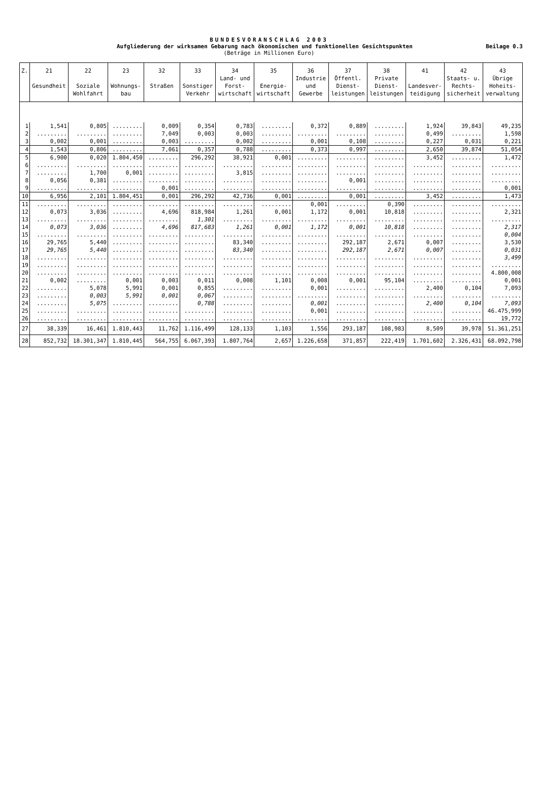BUNDESVORANSCHLAG 2003
Aufgliederung der wirksamen Gebarung nach ökonomischen und funktionellen Gesichtspunkten Beilage 0.3
(Beträge in Millionen Euro)
| Z. | 21 Gesundheit | 22 Soziale Wohlfahrt | 23 Wohnungs- bau | 32 Straßen | 33 Sonstiger Verkehr | 34 Land- und Forst- wirtschaft | 35 Energie- wirtschaft | 36 Industrie und Gewerbe | 37 Öffentl. Dienst- leistungen | 38 Private Dienst- leistungen | 41 Landesver- teidigung | 42 Staats- u. Rechts- sicherheit | 43 Übrige Hoheits- verwaltung |
| --- | --- | --- | --- | --- | --- | --- | --- | --- | --- | --- | --- | --- | --- |
| 1 | 1,541 | 0,805 | ......... | 0,009 | 0,354 | 0,783 | ......... | 0,372 | 0,889 | ......... | 1,924 | 39,843 | 49,235 |
| 2 | ......... | ......... | ......... | 7,049 | 0,003 | 0,003 | ......... | ......... | ......... | ......... | 0,499 | ......... | 1,598 |
| 3 | 0,002 | 0,001 | ......... | 0,003 | ......... | 0,002 | ......... | 0,001 | 0,108 | ......... | 0,227 | 0,031 | 0,221 |
| 4 | 1,543 | 0,806 | ......... | 7,061 | 0,357 | 0,788 | ......... | 0,373 | 0,997 | ......... | 2,650 | 39,874 | 51,054 |
| 5 | 6,900 | 0,020 | 1.804,450 | ......... | 296,292 | 38,921 | 0,001 | ......... | ......... | ......... | 3,452 | ......... | 1,472 |
| 6 | ......... | ......... | ......... | ......... | ......... | ......... | ......... | ......... | ......... | ......... | ......... | ......... | ......... |
| 7 | ......... | 1,700 | 0,001 | ......... | ......... | 3,815 | ......... | ......... | ......... | ......... | ......... | ......... | ......... |
| 8 | 0,056 | 0,381 | ......... | ......... | ......... | ......... | ......... | ......... | 0,001 | ......... | ......... | ......... | ......... |
| 9 | ......... | ......... | ......... | 0,001 | ......... | ......... | ......... | ......... | ......... | ......... | ......... | ......... | 0,001 |
| 10 | 6,956 | 2,101 | 1.804,451 | 0,001 | 296,292 | 42,736 | 0,001 | ......... | 0,001 | ......... | 3,452 | ......... | 1,473 |
| 11 | ......... | ......... | ......... | ......... | ......... | ......... | ......... | 0,001 | ......... | 0,390 | ......... | ......... | ......... |
| 12 | 0,073 | 3,036 | ......... | 4,696 | 818,984 | 1,261 | 0,001 | 1,172 | 0,001 | 10,818 | ......... | ......... | 2,321 |
| 13 | ......... | ......... | ......... | ......... | 1,301 | ......... | ......... | ......... | ......... | ......... | ......... | ......... | ......... |
| 14 | 0,073 | 3,036 | ......... | 4,696 | 817,683 | 1,261 | 0,001 | 1,172 | 0,001 | 10,818 | ......... | ......... | 2,317 |
| 15 | ......... | ......... | ......... | ......... | ......... | ......... | ......... | ......... | ......... | ......... | ......... | ......... | 0,004 |
| 16 | 29,765 | 5,440 | ......... | ......... | ......... | 83,340 | ......... | ......... | 292,187 | 2,671 | 0,007 | ......... | 3,530 |
| 17 | 29,765 | 5,440 | ......... | ......... | ......... | 83,340 | ......... | ......... | 292,187 | 2,671 | 0,007 | ......... | 0,031 |
| 18 | ......... | ......... | ......... | ......... | ......... | ......... | ......... | ......... | ......... | ......... | ......... | ......... | 3,499 |
| 19 | ......... | ......... | ......... | ......... | ......... | ......... | ......... | ......... | ......... | ......... | ......... | ......... | ......... |
| 20 | ......... | ......... | ......... | ......... | ......... | ......... | ......... | ......... | ......... | ......... | ......... | ......... | 4.800,008 |
| 21 | 0,002 | ......... | 0,001 | 0,003 | 0,011 | 0,008 | 1,101 | 0,008 | 0,001 | 95,104 | ......... | ......... | 0,001 |
| 22 | ......... | 5,078 | 5,991 | 0,001 | 0,855 | ......... | ......... | 0,001 | ......... | ......... | 2,400 | 0,104 | 7,093 |
| 23 | ......... | 0,003 | 5,991 | 0,001 | 0,067 | ......... | ......... | ......... | ......... | ......... | ......... | ......... | ......... |
| 24 | ......... | 5,075 | ......... | ......... | 0,788 | ......... | ......... | 0,001 | ......... | ......... | 2,400 | 0,104 | 7,093 |
| 25 | ......... | ......... | ......... | ......... | ......... | ......... | ......... | 0,001 | ......... | ......... | ......... | ......... | 46.475,999 |
| 26 | ......... | ......... | ......... | ......... | ......... | ......... | ......... | ......... | ......... | ......... | ......... | ......... | 19,772 |
| 27 | 38,339 | 16,461 | 1.810,443 | 11,762 | 1.116,499 | 128,133 | 1,103 | 1,556 | 293,187 | 108,983 | 8,509 | 39,978 | 51.361,251 |
| 28 | 852,732 | 18.301,347 | 1.810,445 | 564,755 | 6.067,393 | 1.807,764 | 2,657 | 1.226,658 | 371,857 | 222,419 | 1.701,602 | 2.326,431 | 68.092,798 |